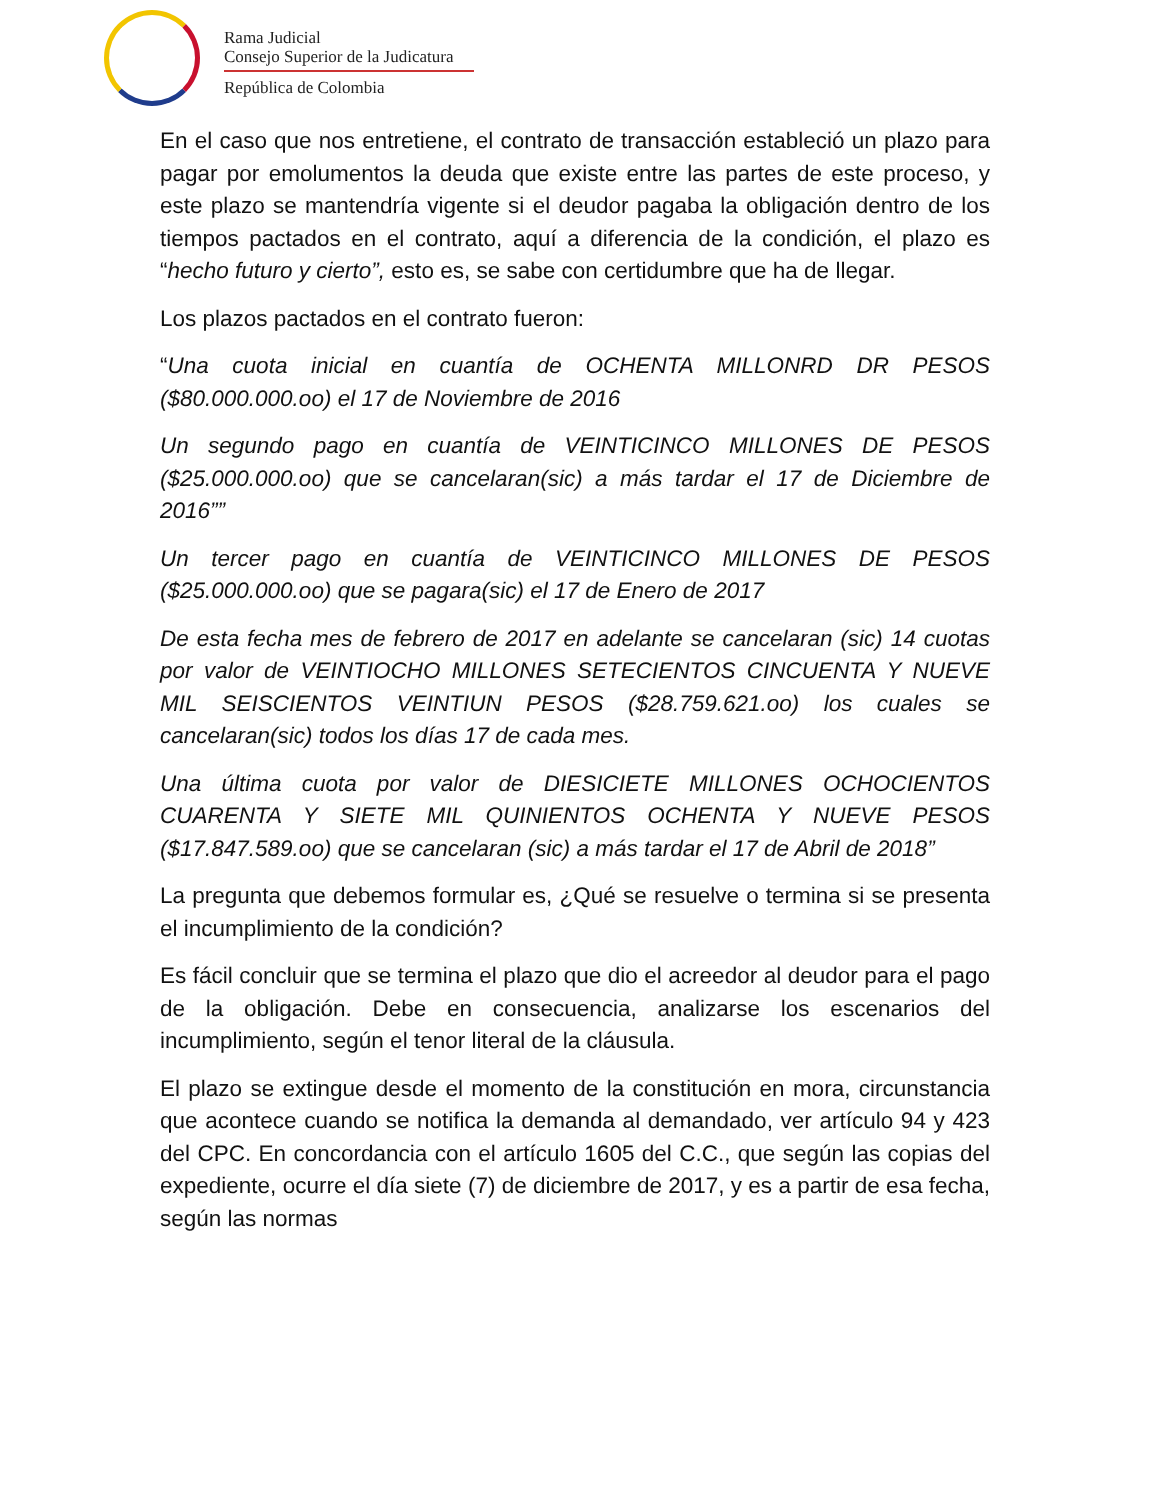Rama Judicial
Consejo Superior de la Judicatura
República de Colombia
En el caso que nos entretiene, el contrato de transacción estableció un plazo para pagar por emolumentos la deuda que existe entre las partes de este proceso, y este plazo se mantendría vigente si el deudor pagaba la obligación dentro de los tiempos pactados en el contrato, aquí a diferencia de la condición, el plazo es “hecho futuro y cierto”, esto es, se sabe con certidumbre que ha de llegar.
Los plazos pactados en el contrato fueron:
“Una cuota inicial en cuantía de OCHENTA MILLONRD DR PESOS ($80.000.000.oo) el 17 de Noviembre de 2016
Un segundo pago en cuantía de VEINTICINCO MILLONES DE PESOS ($25.000.000.oo) que se cancelaran(sic) a más tardar el 17 de Diciembre de 2016””
Un tercer pago en cuantía de VEINTICINCO MILLONES DE PESOS ($25.000.000.oo) que se pagara(sic) el 17 de Enero de 2017
De esta fecha mes de febrero de 2017 en adelante se cancelaran (sic) 14 cuotas por valor de VEINTIOCHO MILLONES SETECIENTOS CINCUENTA Y NUEVE MIL SEISCIENTOS VEINTIUN PESOS ($28.759.621.oo) los cuales se cancelaran(sic) todos los días 17 de cada mes.
Una última cuota por valor de DIESICIETE MILLONES OCHOCIENTOS CUARENTA Y SIETE MIL QUINIENTOS OCHENTA Y NUEVE PESOS ($17.847.589.oo) que se cancelaran (sic) a más tardar el 17 de Abril de 2018”
La pregunta que debemos formular es, ¿Qué se resuelve o termina si se presenta el incumplimiento de la condición?
Es fácil concluir que se termina el plazo que dio el acreedor al deudor para el pago de la obligación. Debe en consecuencia, analizarse los escenarios del incumplimiento, según el tenor literal de la cláusula.
El plazo se extingue desde el momento de la constitución en mora, circunstancia que acontece cuando se notifica la demanda al demandado, ver artículo 94 y 423 del CPC. En concordancia con el artículo 1605 del C.C., que según las copias del expediente, ocurre el día siete (7) de diciembre de 2017, y es a partir de esa fecha, según las normas